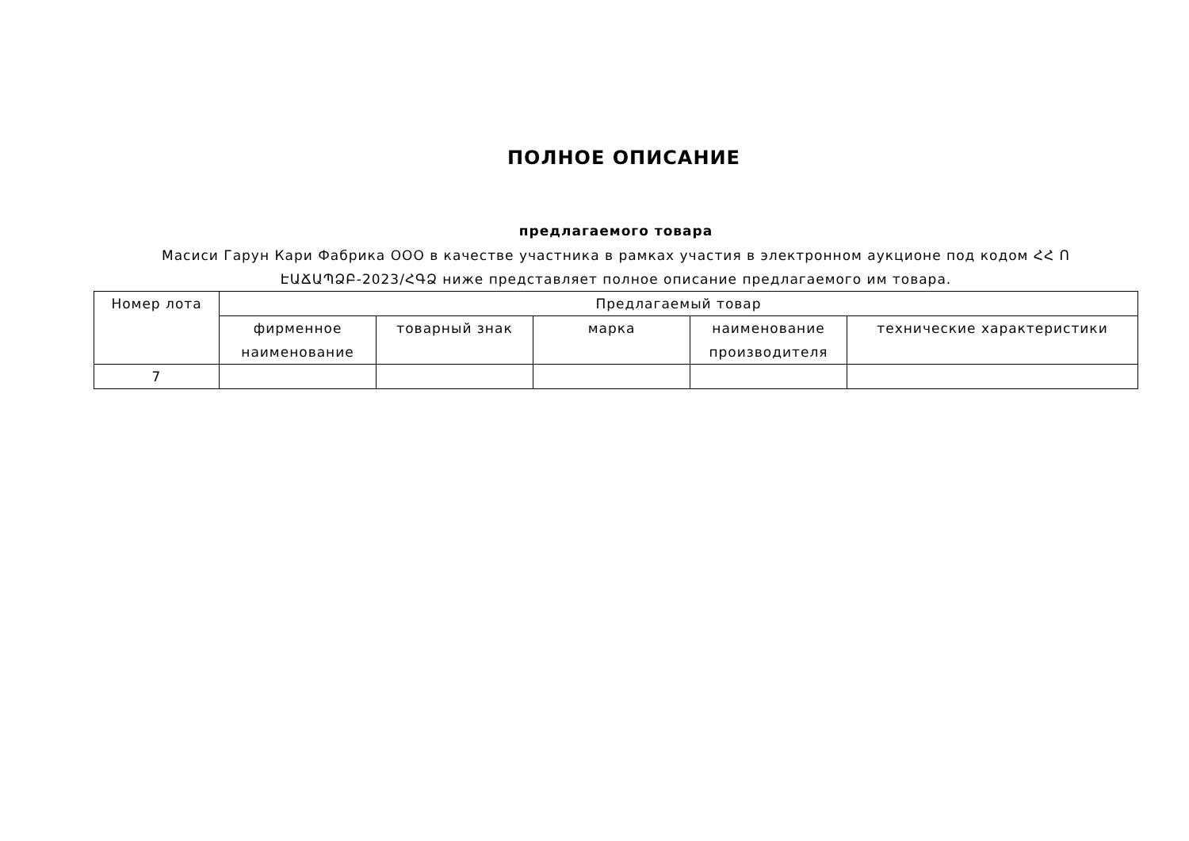ПОЛНОЕ ОПИСАНИЕ
предлагаемого товара
Масиси Гарун Кари Фабрика ООО в качестве участника в рамках участия в электронном аукционе под кодом ՀՀ Ո ԷԱՃԱՊՁԲ-2023/ՀԳՁ ниже представляет полное описание предлагаемого им товара.
| Номер лота | Предлагаемый товар | | | | |
| --- | --- | --- | --- | --- | --- |
| | фирменное наименование | товарный знак | марка | наименование производителя | технические характеристики |
| 7 | | | | | |